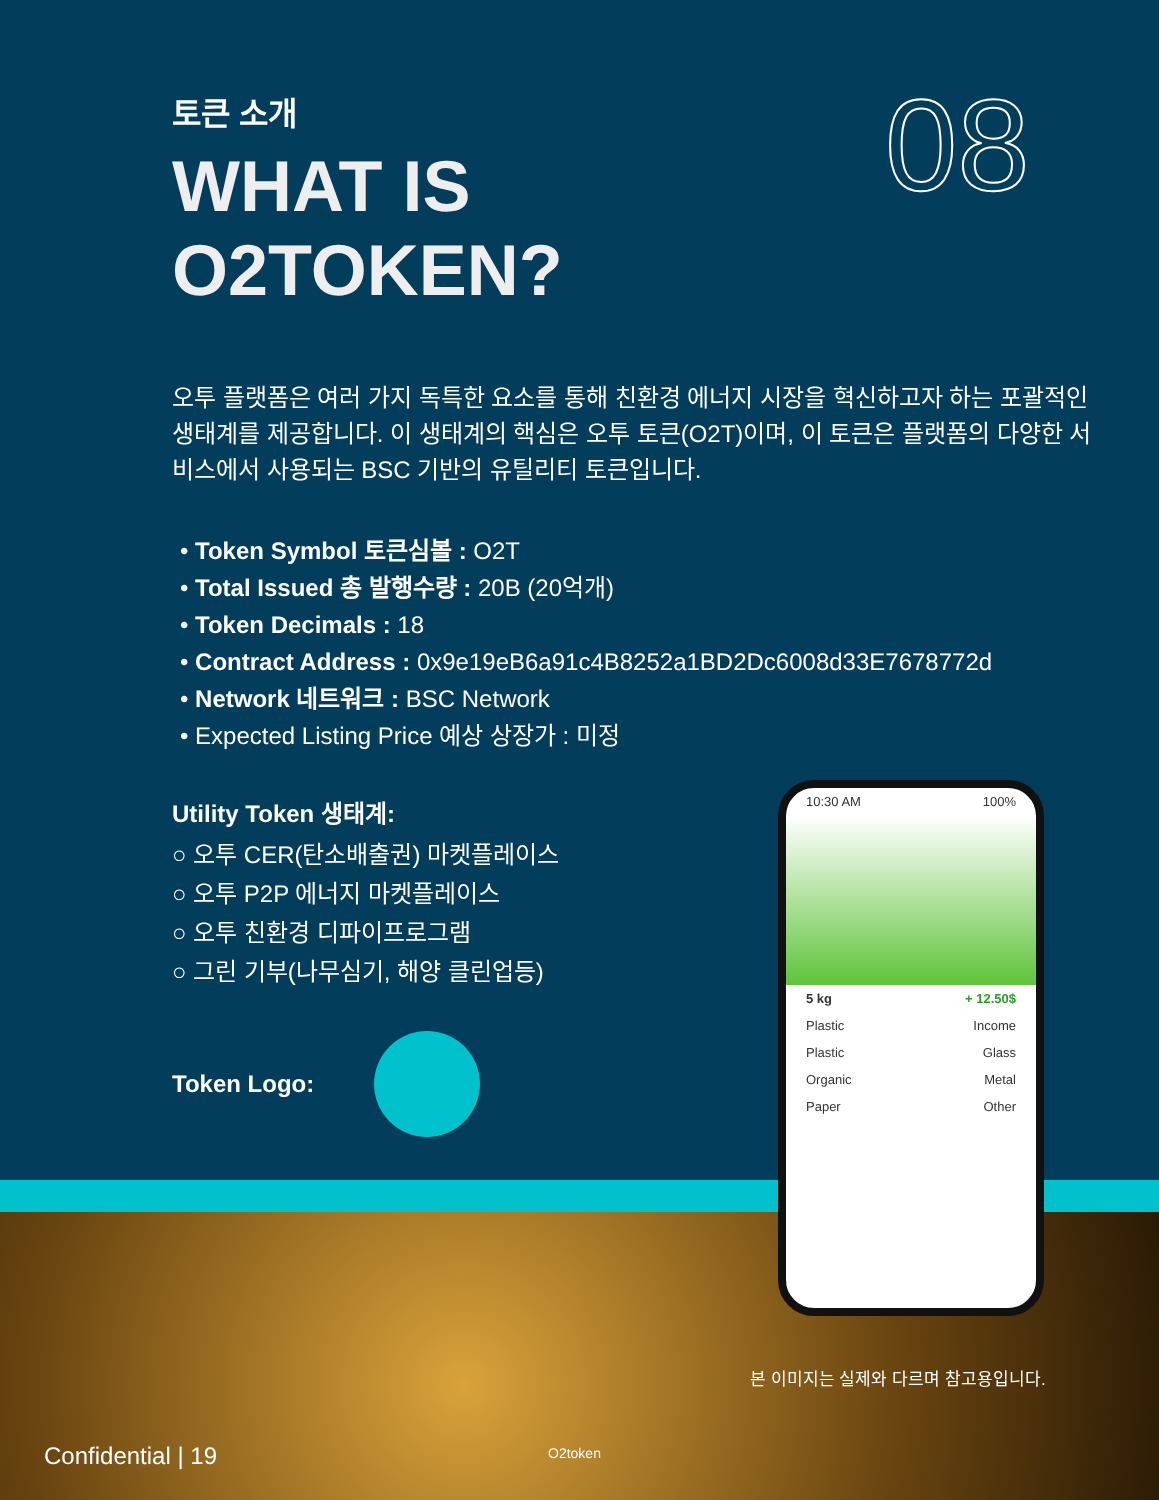08
토큰 소개
WHAT IS
O2TOKEN?
오투 플랫폼은 여러 가지 독특한 요소를 통해 친환경 에너지 시장을 혁신하고자 하는 포괄적인 생태계를 제공합니다. 이 생태계의 핵심은 오투 토큰(O2T)이며, 이 토큰은 플랫폼의 다양한 서비스에서 사용되는 BSC 기반의 유틸리티 토큰입니다.
• Token Symbol 토큰심볼 : O2T
• Total Issued 총 발행수량 : 20B (20억개)
• Token Decimals : 18
• Contract Address : 0x9e19eB6a91c4B8252a1BD2Dc6008d33E7678772d
• Network 네트워크 : BSC Network
• Expected Listing Price 예상 상장가 : 미정
Utility Token 생태계:
○ 오투 CER(탄소배출권) 마켓플레이스
○ 오투 P2P 에너지 마켓플레이스
○ 오투 친환경 디파이프로그램
○ 그린 기부(나무심기, 해양 클린업등)
Token Logo:
10:30 AM 100%
5 kg + 12.50$
Plastic Income
Plastic Glass
Organic Metal
Paper Other
본 이미지는 실제와 다르며 참고용입니다.
O2token
Confidential | 19